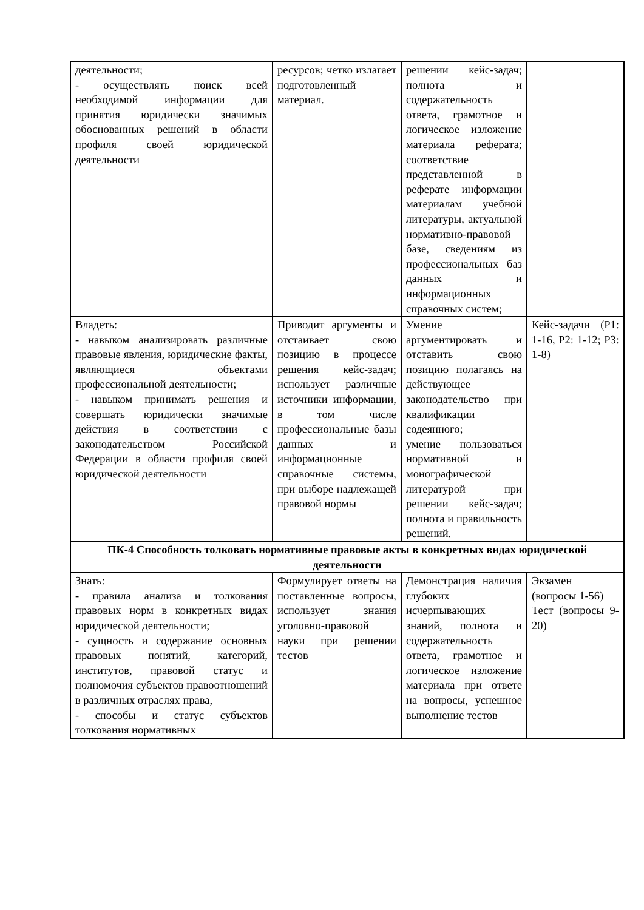| деятельности; - осуществлять поиск всей необходимой информации для принятия юридически значимых обоснованных решений в области профиля своей юридической деятельности | ресурсов; четко излагает подготовленный материал. | решении кейс-задач; полнота и содержательность ответа, грамотное и логическое изложение материала реферата; соответствие представленной в реферате информации материалам учебной литературы, актуальной нормативно-правовой базе, сведениям из профессиональных баз данных и информационных справочных систем; | |
| Владеть: - навыком анализировать различные правовые явления, юридические факты, являющиеся объектами профессиональной деятельности; - навыком принимать решения и совершать юридически значимые действия в соответствии с законодательством Российской Федерации в области профиля своей юридической деятельности | Приводит аргументы и отстаивает свою позицию в процессе решения кейс-задач; использует различные источники информации, в том числе профессиональные базы данных и информационные справочные системы, при выборе надлежащей правовой нормы | Умение аргументировать и отставить свою позицию полагаясь на действующее законодательство при квалификации содеянного; умение пользоваться нормативной и монографической литературой при решении кейс-задач; полнота и правильность решений. | Кейс-задачи (Р1: 1-16, Р2: 1-12; Р3: 1-8) |
| ПК-4 Способность толковать нормативные правовые акты в конкретных видах юридической деятельности | | | |
| Знать: - правила анализа и толкования правовых норм в конкретных видах юридической деятельности; - сущность и содержание основных правовых понятий, категорий, институтов, правовой статус и полномочия субъектов правоотношений в различных отраслях права, - способы и статус субъектов толкования нормативных | Формулирует ответы на поставленные вопросы, использует знания уголовно-правовой науки при решении тестов | Демонстрация наличия глубоких исчерпывающих знаний, полнота и содержательность ответа, грамотное и логическое изложение материала при ответе на вопросы, успешное выполнение тестов | Экзамен (вопросы 1-56) Тест (вопросы 9-20) |